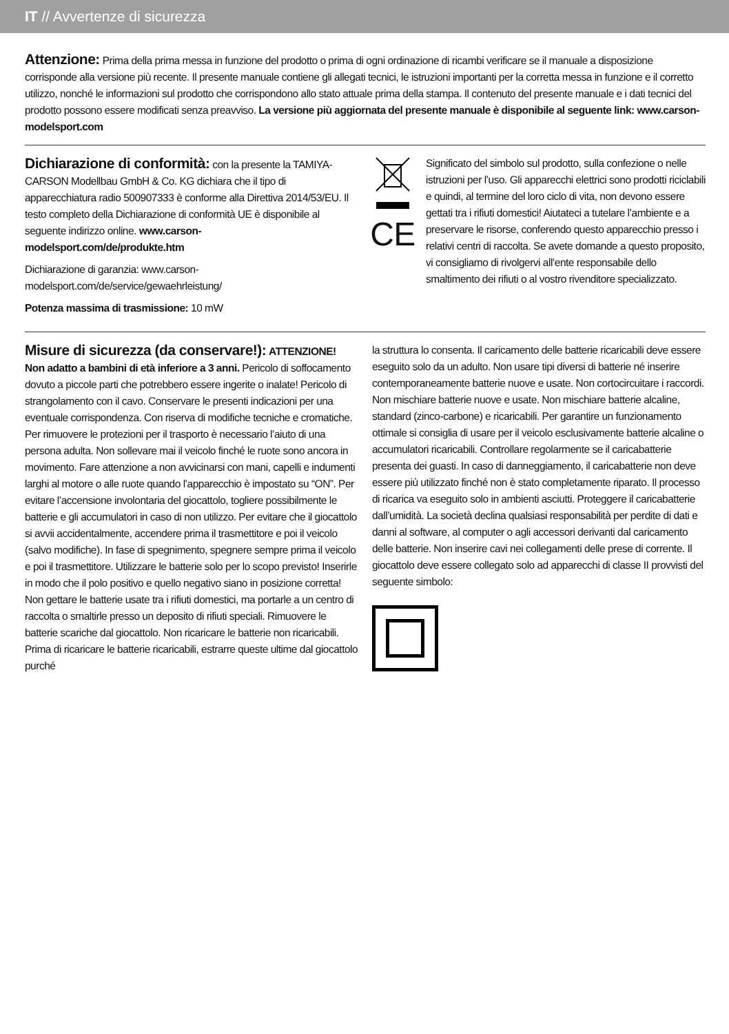IT // Avvertenze di sicurezza
Attenzione: Prima della prima messa in funzione del prodotto o prima di ogni ordinazione di ricambi verificare se il manuale a disposizione corrisponde alla versione più recente. Il presente manuale contiene gli allegati tecnici, le istruzioni importanti per la corretta messa in funzione e il corretto utilizzo, nonché le informazioni sul prodotto che corrispondono allo stato attuale prima della stampa. Il contenuto del presente manuale e i dati tecnici del prodotto possono essere modificati senza preavviso. La versione più aggiornata del presente manuale è disponibile al seguente link: www.carson-modelsport.com
Dichiarazione di conformità: con la presente la TAMIYA-CARSON Modellbau GmbH & Co. KG dichiara che il tipo di apparecchiatura radio 500907333 è conforme alla Direttiva 2014/53/EU. Il testo completo della Dichiarazione di conformità UE è disponibile al seguente indirizzo online. www.carson-modelsport.com/de/produkte.htm
Dichiarazione di garanzia: www.carson-modelsport.com/de/service/gewaehrleistung/
Potenza massima di trasmissione: 10 mW
CE
Significato del simbolo sul prodotto, sulla confezione o nelle istruzioni per l’uso. Gli apparecchi elettrici sono prodotti riciclabili e quindi, al termine del loro ciclo di vita, non devono essere gettati tra i rifiuti domestici! Aiutateci a tutelare l’ambiente e a preservare le risorse, conferendo questo apparecchio presso i relativi centri di raccolta. Se avete domande a questo proposito, vi consigliamo di rivolgervi all’ente responsabile dello smaltimento dei rifiuti o al vostro rivenditore specializzato.
Misure di sicurezza (da conservare!): ATTENZIONE! Non adatto a bambini di età inferiore a 3 anni. Pericolo di soffocamento dovuto a piccole parti che potrebbero essere ingerite o inalate! Pericolo di strangolamento con il cavo. Conservare le presenti indicazioni per una eventuale corrispondenza. Con riserva di modifiche tecniche e cromatiche. Per rimuovere le protezioni per il trasporto è necessario l’aiuto di una persona adulta. Non sollevare mai il veicolo finché le ruote sono ancora in movimento. Fare attenzione a non avvicinarsi con mani, capelli e indumenti larghi al motore o alle ruote quando l’apparecchio è impostato su “ON”. Per evitare l’accensione involontaria del giocattolo, togliere possibilmente le batterie e gli accumulatori in caso di non utilizzo. Per evitare che il giocattolo si avvii accidentalmente, accendere prima il trasmettitore e poi il veicolo (salvo modifiche). In fase di spegnimento, spegnere sempre prima il veicolo e poi il trasmettitore. Utilizzare le batterie solo per lo scopo previsto! Inserirle in modo che il polo positivo e quello negativo siano in posizione corretta! Non gettare le batterie usate tra i rifiuti domestici, ma portarle a un centro di raccolta o smaltirle presso un deposito di rifiuti speciali. Rimuovere le batterie scariche dal giocattolo. Non ricaricare le batterie non ricaricabili. Prima di ricaricare le batterie ricaricabili, estrarre queste ultime dal giocattolo purché
la struttura lo consenta. Il caricamento delle batterie ricaricabili deve essere eseguito solo da un adulto. Non usare tipi diversi di batterie né inserire contemporaneamente batterie nuove e usate. Non cortocircuitare i raccordi. Non mischiare batterie nuove e usate. Non mischiare batterie alcaline, standard (zinco-carbone) e ricaricabili. Per garantire un funzionamento ottimale si consiglia di usare per il veicolo esclusivamente batterie alcaline o accumulatori ricaricabili. Controllare regolarmente se il caricabatterie presenta dei guasti. In caso di danneggiamento, il caricabatterie non deve essere più utilizzato finché non è stato completamente riparato. Il processo di ricarica va eseguito solo in ambienti asciutti. Proteggere il caricabatterie dall’umidità. La società declina qualsiasi responsabilità per perdite di dati e danni al software, al computer o agli accessori derivanti dal caricamento delle batterie. Non inserire cavi nei collegamenti delle prese di corrente. Il giocattolo deve essere collegato solo ad apparecchi di classe II provvisti del seguente simbolo: